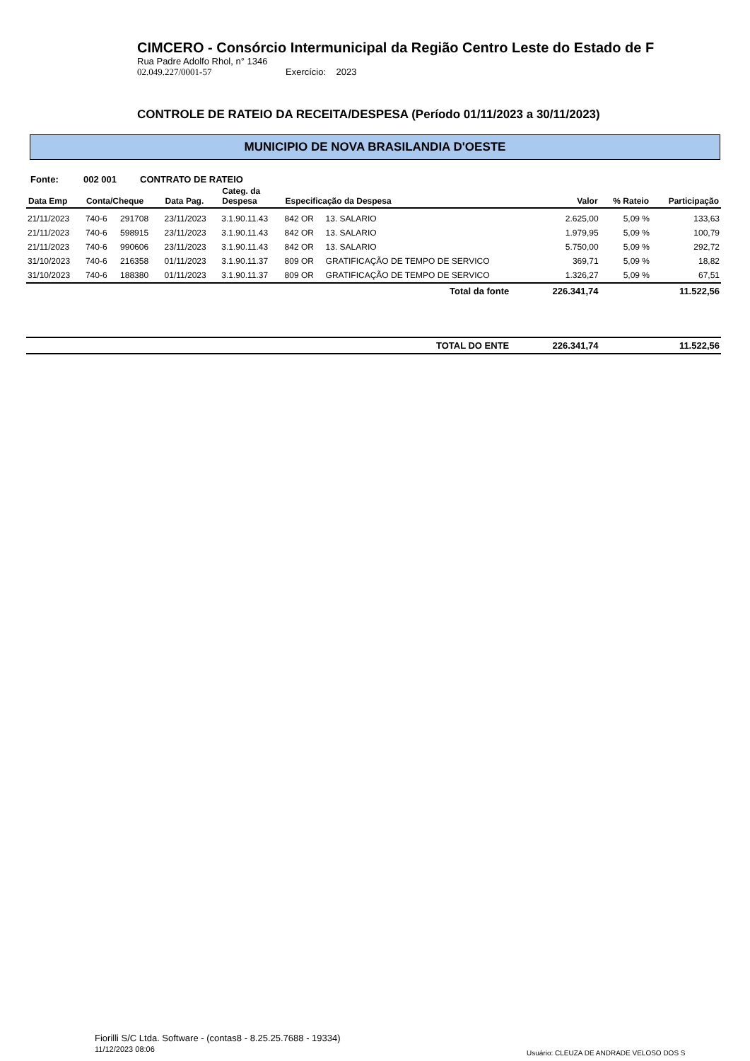CIMCERO - Consórcio Intermunicipal da Região Centro Leste do Estado de F
Rua Padre Adolfo Rhol, n° 1346
02.049.227/0001-57 Exercício: 2023
CONTROLE DE RATEIO DA RECEITA/DESPESA (Período 01/11/2023 a 30/11/2023)
MUNICIPIO DE NOVA BRASILANDIA D'OESTE
Fonte: 002 001 CONTRATO DE RATEIO
| Data Emp | Conta/Cheque | | Data Pag. | Categ. da Despesa | Especificação da Despesa | | Valor | % Rateio | Participação |
| --- | --- | --- | --- | --- | --- | --- | --- | --- | --- |
| 21/11/2023 | 740-6 | 291708 | 23/11/2023 | 3.1.90.11.43 | 842 OR | 13. SALARIO | 2.625,00 | 5,09 % | 133,63 |
| 21/11/2023 | 740-6 | 598915 | 23/11/2023 | 3.1.90.11.43 | 842 OR | 13. SALARIO | 1.979,95 | 5,09 % | 100,79 |
| 21/11/2023 | 740-6 | 990606 | 23/11/2023 | 3.1.90.11.43 | 842 OR | 13. SALARIO | 5.750,00 | 5,09 % | 292,72 |
| 31/10/2023 | 740-6 | 216358 | 01/11/2023 | 3.1.90.11.37 | 809 OR | GRATIFICAÇÃO DE TEMPO DE SERVICO | 369,71 | 5,09 % | 18,82 |
| 31/10/2023 | 740-6 | 188380 | 01/11/2023 | 3.1.90.11.37 | 809 OR | GRATIFICAÇÃO DE TEMPO DE SERVICO | 1.326,27 | 5,09 % | 67,51 |
| Total da fonte | | | | | | | 226.341,74 | | 11.522,56 |
| TOTAL DO ENTE | | | | | | | 226.341,74 | | 11.522,56 |
Fiorilli S/C Ltda. Software - (contas8 - 8.25.25.7688 - 19334)
11/12/2023 08:06
Usuário: CLEUZA DE ANDRADE VELOSO DOS S